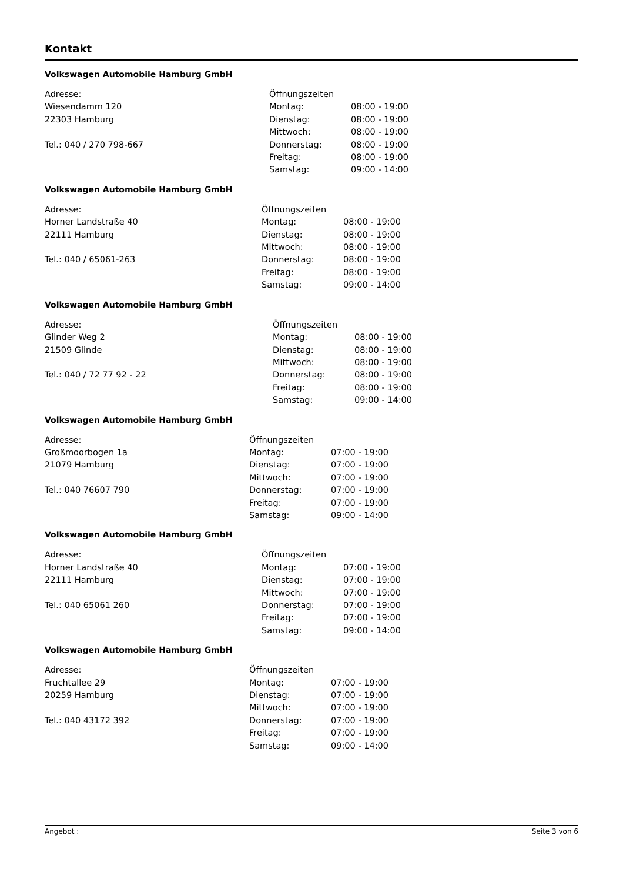Kontakt
Volkswagen Automobile Hamburg GmbH
Adresse:
Wiesendamm 120
22303 Hamburg
Tel.: 040 / 270 798-667
| Öffnungszeiten | |
| Montag: | 08:00 - 19:00 |
| Dienstag: | 08:00 - 19:00 |
| Mittwoch: | 08:00 - 19:00 |
| Donnerstag: | 08:00 - 19:00 |
| Freitag: | 08:00 - 19:00 |
| Samstag: | 09:00 - 14:00 |
Volkswagen Automobile Hamburg GmbH
Adresse:
Horner Landstraße 40
22111 Hamburg
Tel.: 040 / 65061-263
| Öffnungszeiten | |
| Montag: | 08:00 - 19:00 |
| Dienstag: | 08:00 - 19:00 |
| Mittwoch: | 08:00 - 19:00 |
| Donnerstag: | 08:00 - 19:00 |
| Freitag: | 08:00 - 19:00 |
| Samstag: | 09:00 - 14:00 |
Volkswagen Automobile Hamburg GmbH
Adresse:
Glinder Weg 2
21509 Glinde
Tel.: 040 / 72 77 92 - 22
| Öffnungszeiten | |
| Montag: | 08:00 - 19:00 |
| Dienstag: | 08:00 - 19:00 |
| Mittwoch: | 08:00 - 19:00 |
| Donnerstag: | 08:00 - 19:00 |
| Freitag: | 08:00 - 19:00 |
| Samstag: | 09:00 - 14:00 |
Volkswagen Automobile Hamburg GmbH
Adresse:
Großmoorbogen 1a
21079 Hamburg
Tel.: 040 76607 790
| Öffnungszeiten | |
| Montag: | 07:00 - 19:00 |
| Dienstag: | 07:00 - 19:00 |
| Mittwoch: | 07:00 - 19:00 |
| Donnerstag: | 07:00 - 19:00 |
| Freitag: | 07:00 - 19:00 |
| Samstag: | 09:00 - 14:00 |
Volkswagen Automobile Hamburg GmbH
Adresse:
Horner Landstraße 40
22111 Hamburg
Tel.: 040 65061 260
| Öffnungszeiten | |
| Montag: | 07:00 - 19:00 |
| Dienstag: | 07:00 - 19:00 |
| Mittwoch: | 07:00 - 19:00 |
| Donnerstag: | 07:00 - 19:00 |
| Freitag: | 07:00 - 19:00 |
| Samstag: | 09:00 - 14:00 |
Volkswagen Automobile Hamburg GmbH
Adresse:
Fruchtallee 29
20259 Hamburg
Tel.: 040 43172 392
| Öffnungszeiten | |
| Montag: | 07:00 - 19:00 |
| Dienstag: | 07:00 - 19:00 |
| Mittwoch: | 07:00 - 19:00 |
| Donnerstag: | 07:00 - 19:00 |
| Freitag: | 07:00 - 19:00 |
| Samstag: | 09:00 - 14:00 |
Angebot : Seite 3 von 6